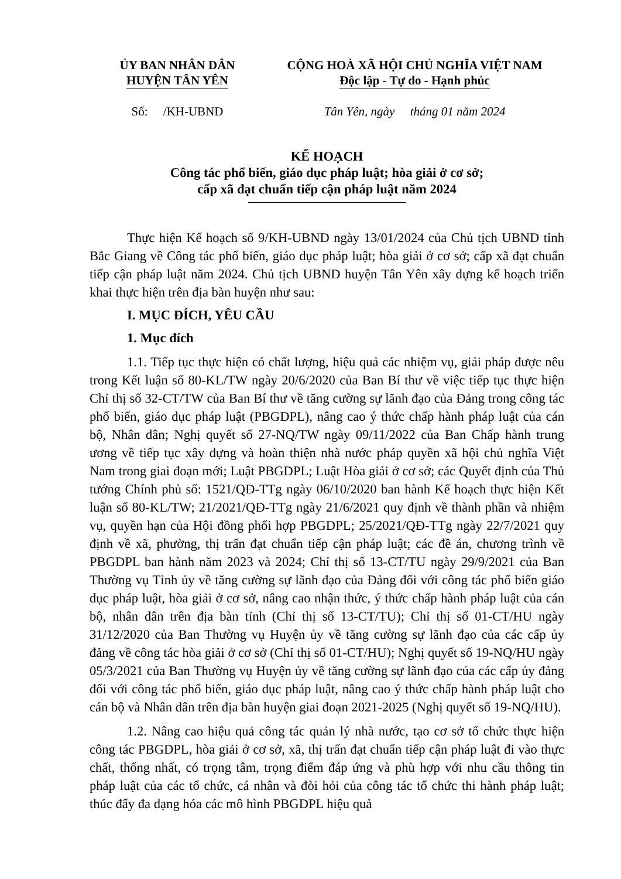ỦY BAN NHÂN DÂN
HUYỆN TÂN YÊN
CỘNG HOÀ XÃ HỘI CHỦ NGHĨA VIỆT NAM
Độc lập - Tự do - Hạnh phúc
Số: /KH-UBND Tân Yên, ngày tháng 01 năm 2024
KẾ HOẠCH
Công tác phổ biến, giáo dục pháp luật; hòa giải ở cơ sở;
cấp xã đạt chuẩn tiếp cận pháp luật năm 2024
Thực hiện Kế hoạch số 9/KH-UBND ngày 13/01/2024 của Chủ tịch UBND tỉnh Bắc Giang về Công tác phổ biến, giáo dục pháp luật; hòa giải ở cơ sở; cấp xã đạt chuẩn tiếp cận pháp luật năm 2024. Chủ tịch UBND huyện Tân Yên xây dựng kế hoạch triển khai thực hiện trên địa bàn huyện như sau:
I. MỤC ĐÍCH, YÊU CẦU
1. Mục đích
1.1. Tiếp tục thực hiện có chất lượng, hiệu quả các nhiệm vụ, giải pháp được nêu trong Kết luận số 80-KL/TW ngày 20/6/2020 của Ban Bí thư về việc tiếp tục thực hiện Chỉ thị số 32-CT/TW của Ban Bí thư về tăng cường sự lãnh đạo của Đảng trong công tác phổ biến, giáo dục pháp luật (PBGDPL), nâng cao ý thức chấp hành pháp luật của cán bộ, Nhân dân; Nghị quyết số 27-NQ/TW ngày 09/11/2022 của Ban Chấp hành trung ương về tiếp tục xây dựng và hoàn thiện nhà nước pháp quyền xã hội chủ nghĩa Việt Nam trong giai đoạn mới; Luật PBGDPL; Luật Hòa giải ở cơ sở; các Quyết định của Thủ tướng Chính phủ số: 1521/QĐ-TTg ngày 06/10/2020 ban hành Kế hoạch thực hiện Kết luận số 80-KL/TW; 21/2021/QĐ-TTg ngày 21/6/2021 quy định về thành phần và nhiệm vụ, quyền hạn của Hội đồng phối hợp PBGDPL; 25/2021/QĐ-TTg ngày 22/7/2021 quy định về xã, phường, thị trấn đạt chuẩn tiếp cận pháp luật; các đề án, chương trình về PBGDPL ban hành năm 2023 và 2024; Chỉ thị số 13-CT/TU ngày 29/9/2021 của Ban Thường vụ Tỉnh ủy về tăng cường sự lãnh đạo của Đảng đối với công tác phổ biến giáo dục pháp luật, hòa giải ở cơ sở, nâng cao nhận thức, ý thức chấp hành pháp luật của cán bộ, nhân dân trên địa bàn tỉnh (Chỉ thị số 13-CT/TU); Chỉ thị số 01-CT/HU ngày 31/12/2020 của Ban Thường vụ Huyện ủy về tăng cường sự lãnh đạo của các cấp ủy đảng về công tác hòa giải ở cơ sở (Chỉ thị số 01-CT/HU); Nghị quyết số 19-NQ/HU ngày 05/3/2021 của Ban Thường vụ Huyện ủy về tăng cường sự lãnh đạo của các cấp ủy đảng đối với công tác phổ biến, giáo dục pháp luật, nâng cao ý thức chấp hành pháp luật cho cán bộ và Nhân dân trên địa bàn huyện giai đoạn 2021-2025 (Nghị quyết số 19-NQ/HU).
1.2. Nâng cao hiệu quả công tác quản lý nhà nước, tạo cơ sở tổ chức thực hiện công tác PBGDPL, hòa giải ở cơ sở, xã, thị trấn đạt chuẩn tiếp cận pháp luật đi vào thực chất, thống nhất, có trọng tâm, trọng điểm đáp ứng và phù hợp với nhu cầu thông tin pháp luật của các tổ chức, cá nhân và đòi hỏi của công tác tổ chức thi hành pháp luật; thúc đẩy đa dạng hóa các mô hình PBGDPL hiệu quả